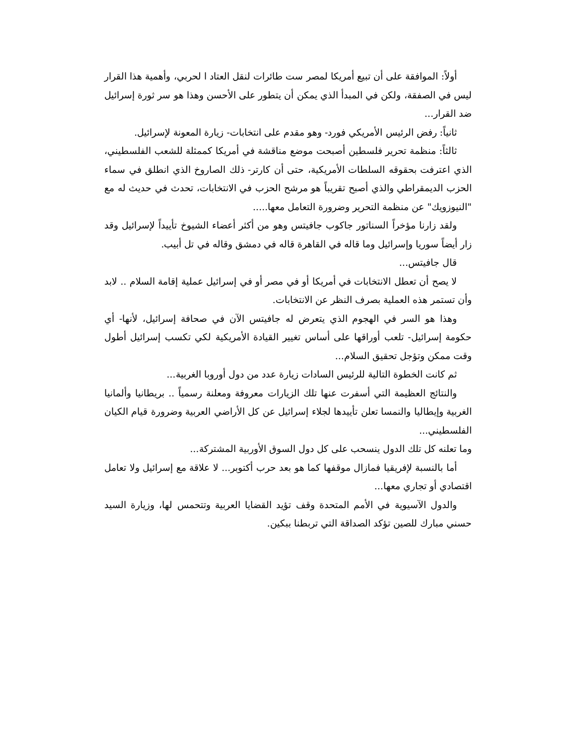أولاً: الموافقة على أن تبيع أمريكا لمصر ست طائرات لنقل العتاد ا لحربي، وأهمية هذا القرار ليس في الصفقة، ولكن في المبدأ الذي يمكن أن يتطور على الأحسن وهذا هو سر ثورة إسرائيل ضد القرار...
ثانياً: رفض الرئيس الأمريكي فورد- وهو مقدم على انتخابات- زيارة المعونة لإسرائيل.
ثالثاً: منظمة تحرير فلسطين أصبحت موضع مناقشة في أمريكا كممثلة للشعب الفلسطيني، الذي اعترفت بحقوقه السلطات الأمريكية، حتى أن كارتر- ذلك الصاروخ الذي انطلق في سماء الحزب الديمقراطي والذي أصبح تقريباً هو مرشح الحزب في الانتخابات، تحدث في حديث له مع "النيوزويك" عن منظمة التحرير وضرورة التعامل معها.....
ولقد زارنا مؤخراً السناتور جاكوب جافيتس وهو من أكثر أعضاء الشيوخ تأييداً لإسرائيل وقد زار أيضاً سوريا وإسرائيل وما قاله في القاهرة قاله في دمشق وقاله في تل أبيب.
قال جافيتس...
لا يصح أن تعطل الانتخابات في أمريكا أو في مصر أو في إسرائيل عملية إقامة السلام .. لابد وأن تستمر هذه العملية بصرف النظر عن الانتخابات.
وهذا هو السر في الهجوم الذي يتعرض له جافيتس الآن في صحافة إسرائيل، لأنها- أي حكومة إسرائيل- تلعب أوراقها على أساس تغيير القيادة الأمريكية لكي تكسب إسرائيل أطول وقت ممكن وتؤجل تحقيق السلام...
ثم كانت الخطوة التالية للرئيس السادات زيارة عدد من دول أوروبا الغربية...
والنتائج العظيمة التي أسفرت عنها تلك الزيارات معروفة ومعلنة رسمياً .. بريطانيا وألمانيا الغربية وإيطاليا والنمسا تعلن تأييدها لجلاء إسرائيل عن كل الأراضي العربية وضرورة قيام الكيان الفلسطيني...
وما تعلنه كل تلك الدول ينسحب على كل دول السوق الأوربية المشتركة...
أما بالنسبة لإفريقيا فمازال موقفها كما هو بعد حرب أكتوبر... لا علاقة مع إسرائيل ولا تعامل اقتصادي أو تجاري معها...
والدول الآسيوية في الأمم المتحدة وقف تؤيد القضايا العربية وتتحمس لها، وزيارة السيد حسني مبارك للصين تؤكد الصداقة التي تربطنا ببكين.